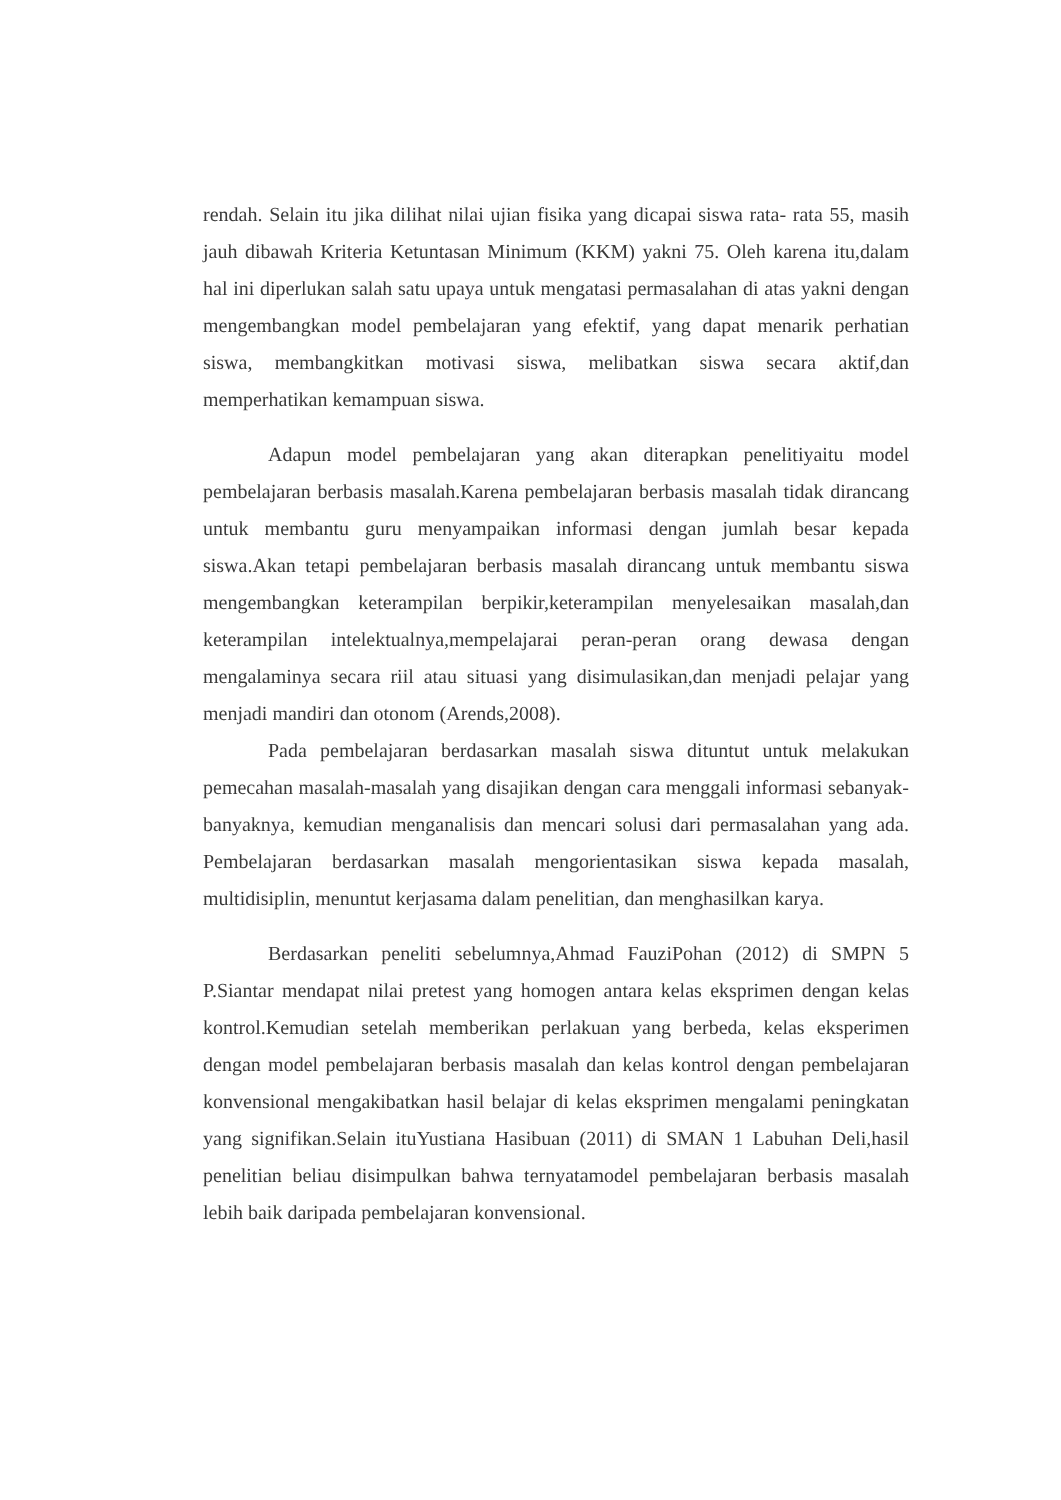rendah. Selain itu jika dilihat nilai ujian fisika yang dicapai siswa rata- rata 55, masih jauh dibawah Kriteria Ketuntasan Minimum (KKM) yakni 75. Oleh karena itu,dalam hal ini diperlukan salah satu upaya untuk mengatasi permasalahan di atas yakni dengan mengembangkan model pembelajaran yang efektif, yang dapat menarik perhatian siswa, membangkitkan motivasi siswa, melibatkan siswa secara aktif,dan memperhatikan kemampuan siswa.
Adapun model pembelajaran yang akan diterapkan penelitiyaitu model pembelajaran berbasis masalah.Karena pembelajaran berbasis masalah tidak dirancang untuk membantu guru menyampaikan informasi dengan jumlah besar kepada siswa.Akan tetapi pembelajaran berbasis masalah dirancang untuk membantu siswa mengembangkan keterampilan berpikir,keterampilan menyelesaikan masalah,dan keterampilan intelektualnya,mempelajarai peran-peran orang dewasa dengan mengalaminya secara riil atau situasi yang disimulasikan,dan menjadi pelajar yang menjadi mandiri dan otonom (Arends,2008).
Pada pembelajaran berdasarkan masalah siswa dituntut untuk melakukan pemecahan masalah-masalah yang disajikan dengan cara menggali informasi sebanyak-banyaknya, kemudian menganalisis dan mencari solusi dari permasalahan yang ada. Pembelajaran berdasarkan masalah mengorientasikan siswa kepada masalah, multidisiplin, menuntut kerjasama dalam penelitian, dan menghasilkan karya.
Berdasarkan peneliti sebelumnya,Ahmad FauziPohan (2012) di SMPN 5 P.Siantar mendapat nilai pretest yang homogen antara kelas eksprimen dengan kelas kontrol.Kemudian setelah memberikan perlakuan yang berbeda, kelas eksperimen dengan model pembelajaran berbasis masalah dan kelas kontrol dengan pembelajaran konvensional mengakibatkan hasil belajar di kelas eksprimen mengalami peningkatan yang signifikan.Selain ituYustiana Hasibuan (2011) di SMAN 1 Labuhan Deli,hasil penelitian beliau disimpulkan bahwa ternyatamodel pembelajaran berbasis masalah lebih baik daripada pembelajaran konvensional.